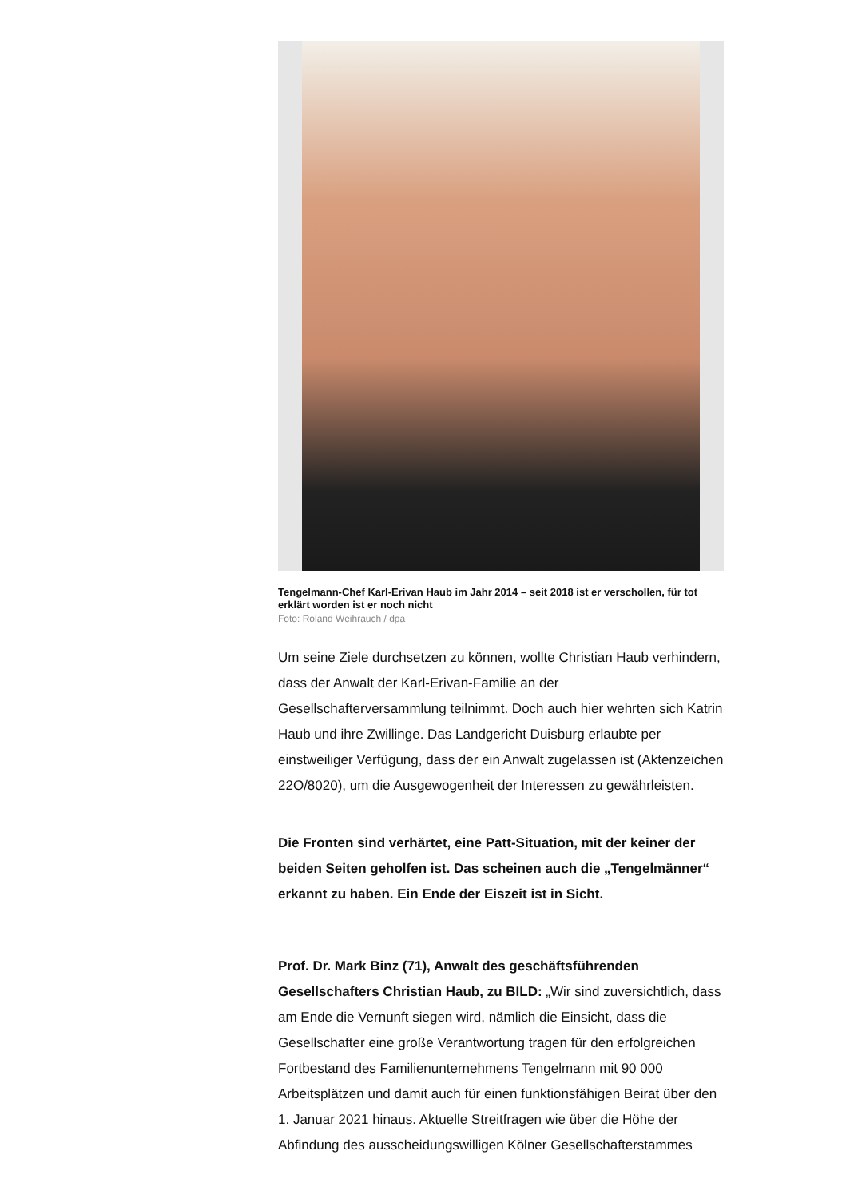Tengelmann-Chef Karl-Erivan Haub im Jahr 2014 – seit 2018 ist er verschollen, für tot erklärt worden ist er noch nicht
Foto: Roland Weihrauch / dpa
Um seine Ziele durchsetzen zu können, wollte Christian Haub verhindern, dass der Anwalt der Karl-Erivan-Familie an der Gesellschafterversammlung teilnimmt. Doch auch hier wehrten sich Katrin Haub und ihre Zwillinge. Das Landgericht Duisburg erlaubte per einstweiliger Verfügung, dass der ein Anwalt zugelassen ist (Aktenzeichen 22O/8020), um die Ausgewogenheit der Interessen zu gewährleisten.
Die Fronten sind verhärtet, eine Patt-Situation, mit der keiner der beiden Seiten geholfen ist. Das scheinen auch die „Tengelmänner“ erkannt zu haben. Ein Ende der Eiszeit ist in Sicht.
Prof. Dr. Mark Binz (71), Anwalt des geschäftsführenden Gesellschafters Christian Haub, zu BILD: „Wir sind zuversichtlich, dass am Ende die Vernunft siegen wird, nämlich die Einsicht, dass die Gesellschafter eine große Verantwortung tragen für den erfolgreichen Fortbestand des Familienunternehmens Tengelmann mit 90 000 Arbeitsplätzen und damit auch für einen funktionsfähigen Beirat über den 1. Januar 2021 hinaus. Aktuelle Streitfragen wie über die Höhe der Abfindung des ausscheidungswilligen Kölner Gesellschafterstammes